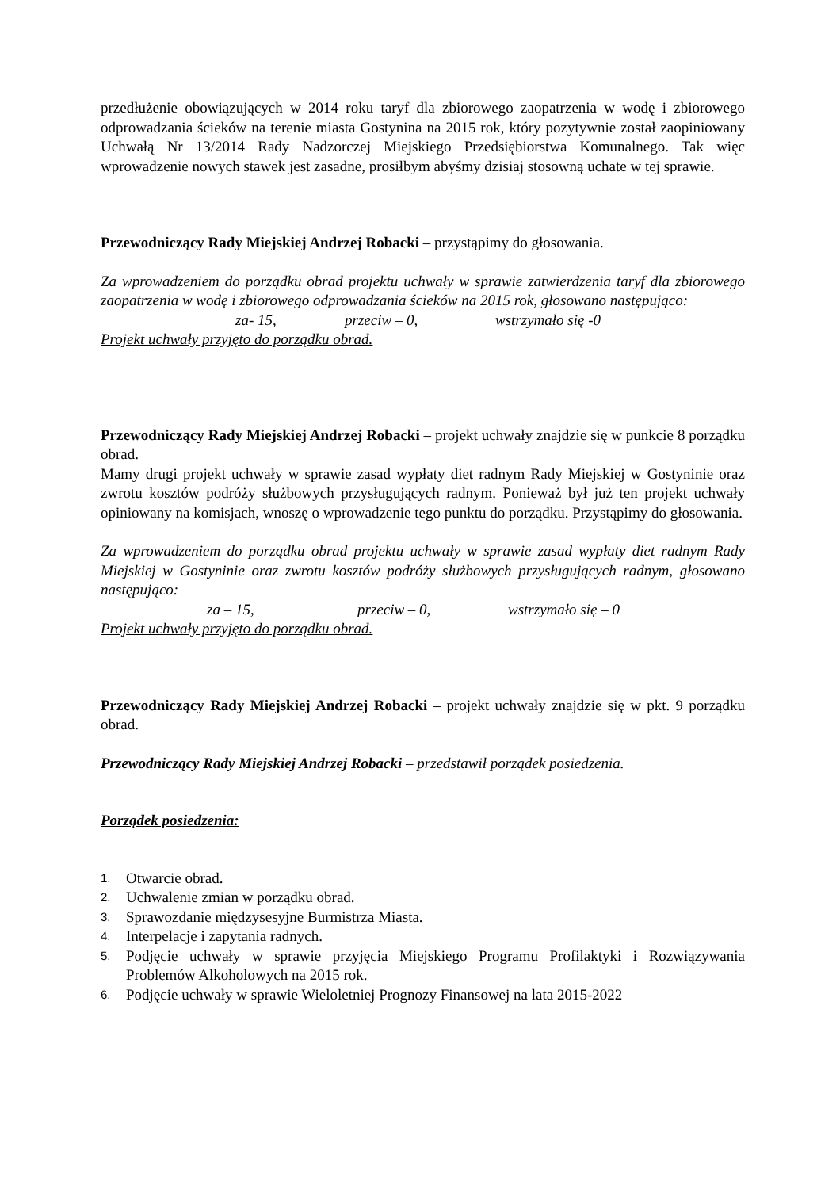przedłużenie obowiązujących w 2014 roku taryf dla zbiorowego zaopatrzenia w wodę i zbiorowego odprowadzania ścieków na terenie miasta Gostynina na 2015 rok, który pozytywnie został zaopiniowany Uchwałą Nr 13/2014 Rady Nadzorczej Miejskiego Przedsiębiorstwa Komunalnego. Tak więc wprowadzenie nowych stawek jest zasadne, prosiłbym abyśmy dzisiaj stosowną uchate w tej sprawie.
Przewodniczący Rady Miejskiej Andrzej Robacki – przystąpimy do głosowania.
Za wprowadzeniem do porządku obrad projektu uchwały w sprawie zatwierdzenia taryf dla zbiorowego zaopatrzenia w wodę i zbiorowego odprowadzania ścieków na 2015 rok, głosowano następująco:
za- 15, przeciw – 0, wstrzymało się -0
Projekt uchwały przyjęto do porządku obrad.
Przewodniczący Rady Miejskiej Andrzej Robacki – projekt uchwały znajdzie się w punkcie 8 porządku obrad.
Mamy drugi projekt uchwały w sprawie zasad wypłaty diet radnym Rady Miejskiej w Gostyninie oraz zwrotu kosztów podróży służbowych przysługujących radnym. Ponieważ był już ten projekt uchwały opiniowany na komisjach, wnoszę o wprowadzenie tego punktu do porządku. Przystąpimy do głosowania.
Za wprowadzeniem do porządku obrad projektu uchwały w sprawie zasad wypłaty diet radnym Rady Miejskiej w Gostyninie oraz zwrotu kosztów podróży służbowych przysługujących radnym, głosowano następująco:
za – 15, przeciw – 0, wstrzymało się – 0
Projekt uchwały przyjęto do porządku obrad.
Przewodniczący Rady Miejskiej Andrzej Robacki – projekt uchwały znajdzie się w pkt. 9 porządku obrad.
Przewodniczący Rady Miejskiej Andrzej Robacki – przedstawił porządek posiedzenia.
Porządek posiedzenia:
1. Otwarcie obrad.
2. Uchwalenie zmian w porządku obrad.
3. Sprawozdanie międzysesyjne Burmistrza Miasta.
4. Interpelacje i zapytania radnych.
5. Podjęcie uchwały w sprawie przyjęcia Miejskiego Programu Profilaktyki i Rozwiązywania Problemów Alkoholowych na 2015 rok.
6. Podjęcie uchwały w sprawie Wieloletniej Prognozy Finansowej na lata 2015-2022